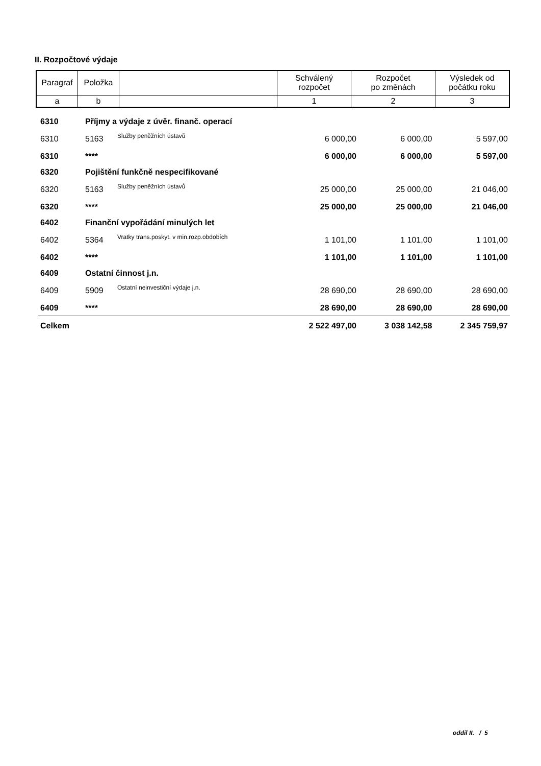II. Rozpočtové výdaje
| Paragraf | Položka | | Schválený rozpočet | Rozpočet po změnách | Výsledek od počátku roku |
| a | b | | 1 | 2 | 3 |
| 6310 | Příjmy a výdaje z úvěr. finanč. operací | | | | |
| 6310 | 5163 | Služby peněžních ústavů | 6 000,00 | 6 000,00 | 5 597,00 |
| 6310 | **** | | 6 000,00 | 6 000,00 | 5 597,00 |
| 6320 | Pojištění funkčně nespecifikované | | | | |
| 6320 | 5163 | Služby peněžních ústavů | 25 000,00 | 25 000,00 | 21 046,00 |
| 6320 | **** | | 25 000,00 | 25 000,00 | 21 046,00 |
| 6402 | Finanční vypořádání minulých let | | | | |
| 6402 | 5364 | Vratky trans.poskyt. v min.rozp.obdobích | 1 101,00 | 1 101,00 | 1 101,00 |
| 6402 | **** | | 1 101,00 | 1 101,00 | 1 101,00 |
| 6409 | Ostatní činnost j.n. | | | | |
| 6409 | 5909 | Ostatní neinvestiční výdaje j.n. | 28 690,00 | 28 690,00 | 28 690,00 |
| 6409 | **** | | 28 690,00 | 28 690,00 | 28 690,00 |
| Celkem | | | 2 522 497,00 | 3 038 142,58 | 2 345 759,97 |
oddíl II. / 5